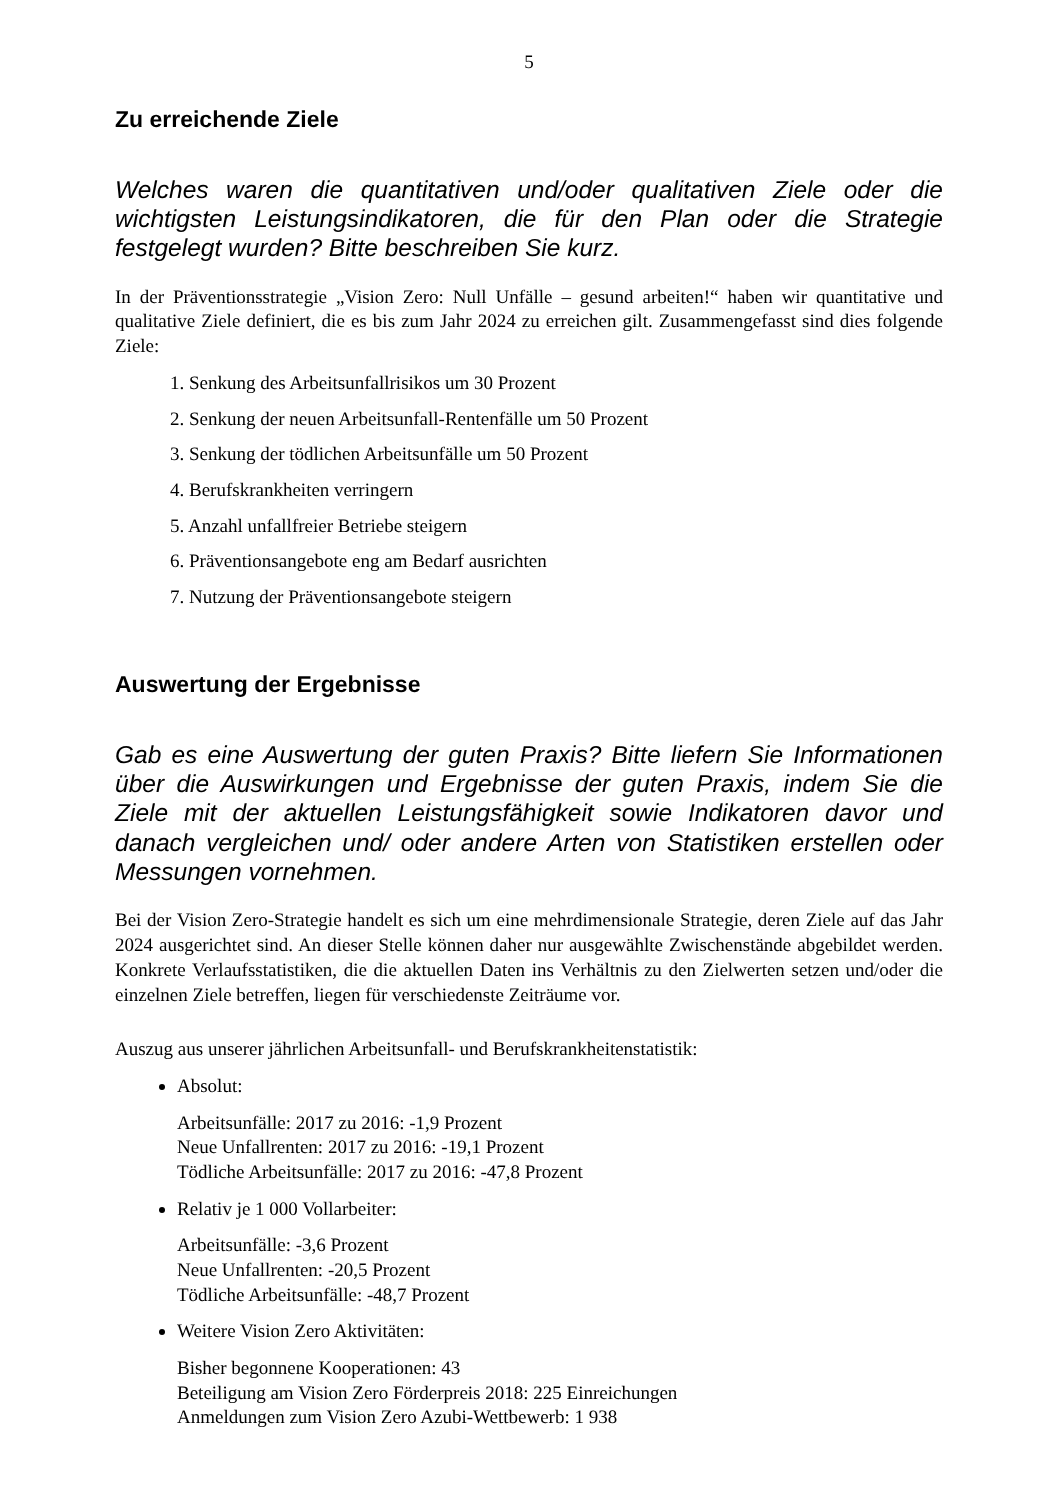5
Zu erreichende Ziele
Welches waren die quantitativen und/oder qualitativen Ziele oder die wichtigsten Leistungsindikatoren, die für den Plan oder die Strategie festgelegt wurden? Bitte beschreiben Sie kurz.
In der Präventionsstrategie „Vision Zero: Null Unfälle – gesund arbeiten!“ haben wir quantitative und qualitative Ziele definiert, die es bis zum Jahr 2024 zu erreichen gilt. Zusammengefasst sind dies folgende Ziele:
1. Senkung des Arbeitsunfallrisikos um 30 Prozent
2. Senkung der neuen Arbeitsunfall-Rentenfälle um 50 Prozent
3. Senkung der tödlichen Arbeitsunfälle um 50 Prozent
4. Berufskrankheiten verringern
5. Anzahl unfallfreier Betriebe steigern
6. Präventionsangebote eng am Bedarf ausrichten
7. Nutzung der Präventionsangebote steigern
Auswertung der Ergebnisse
Gab es eine Auswertung der guten Praxis? Bitte liefern Sie Informationen über die Auswirkungen und Ergebnisse der guten Praxis, indem Sie die Ziele mit der aktuellen Leistungsfähigkeit sowie Indikatoren davor und danach vergleichen und/ oder andere Arten von Statistiken erstellen oder Messungen vornehmen.
Bei der Vision Zero-Strategie handelt es sich um eine mehrdimensionale Strategie, deren Ziele auf das Jahr 2024 ausgerichtet sind. An dieser Stelle können daher nur ausgewählte Zwischenstände abgebildet werden. Konkrete Verlaufsstatistiken, die die aktuellen Daten ins Verhältnis zu den Zielwerten setzen und/oder die einzelnen Ziele betreffen, liegen für verschiedenste Zeiträume vor.
Auszug aus unserer jährlichen Arbeitsunfall- und Berufskrankheitenstatistik:
Absolut:
Arbeitsunfälle: 2017 zu 2016: -1,9 Prozent
Neue Unfallrenten: 2017 zu 2016: -19,1 Prozent
Tödliche Arbeitsunfälle: 2017 zu 2016: -47,8 Prozent
Relativ je 1 000 Vollarbeiter:
Arbeitsunfälle: -3,6 Prozent
Neue Unfallrenten: -20,5 Prozent
Tödliche Arbeitsunfälle: -48,7 Prozent
Weitere Vision Zero Aktivitäten:
Bisher begonnene Kooperationen: 43
Beteiligung am Vision Zero Förderpreis 2018: 225 Einreichungen
Anmeldungen zum Vision Zero Azubi-Wettbewerb: 1 938